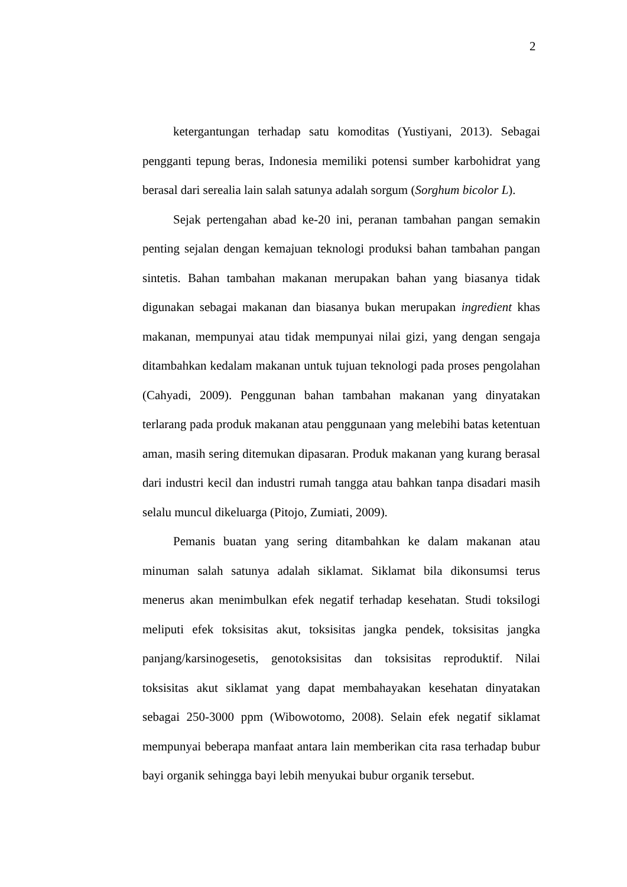2
ketergantungan terhadap satu komoditas (Yustiyani, 2013). Sebagai pengganti tepung beras, Indonesia memiliki potensi sumber karbohidrat yang berasal dari serealia lain salah satunya adalah sorgum (Sorghum bicolor L).
Sejak pertengahan abad ke-20 ini, peranan tambahan pangan semakin penting sejalan dengan kemajuan teknologi produksi bahan tambahan pangan sintetis. Bahan tambahan makanan merupakan bahan yang biasanya tidak digunakan sebagai makanan dan biasanya bukan merupakan ingredient khas makanan, mempunyai atau tidak mempunyai nilai gizi, yang dengan sengaja ditambahkan kedalam makanan untuk tujuan teknologi pada proses pengolahan (Cahyadi, 2009). Penggunan bahan tambahan makanan yang dinyatakan terlarang pada produk makanan atau penggunaan yang melebihi batas ketentuan aman, masih sering ditemukan dipasaran. Produk makanan yang kurang berasal dari industri kecil dan industri rumah tangga atau bahkan tanpa disadari masih selalu muncul dikeluarga (Pitojo, Zumiati, 2009).
Pemanis buatan yang sering ditambahkan ke dalam makanan atau minuman salah satunya adalah siklamat. Siklamat bila dikonsumsi terus menerus akan menimbulkan efek negatif terhadap kesehatan. Studi toksilogi meliputi efek toksisitas akut, toksisitas jangka pendek, toksisitas jangka panjang/karsinogesetis, genotoksisitas dan toksisitas reproduktif. Nilai toksisitas akut siklamat yang dapat membahayakan kesehatan dinyatakan sebagai 250-3000 ppm (Wibowotomo, 2008). Selain efek negatif siklamat mempunyai beberapa manfaat antara lain memberikan cita rasa terhadap bubur bayi organik sehingga bayi lebih menyukai bubur organik tersebut.